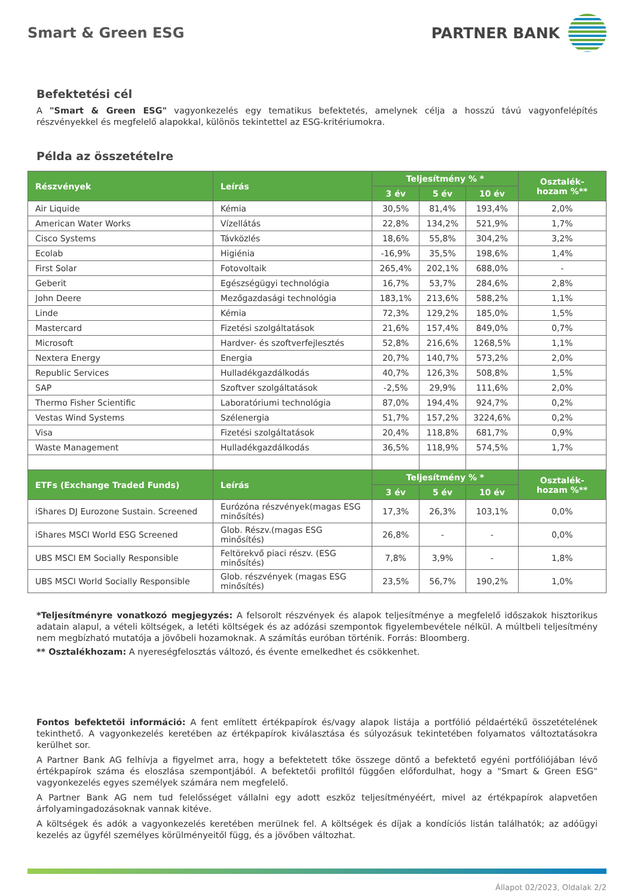Smart & Green ESG PARTNER BANK
Befektetési cél
A "Smart & Green ESG" vagyonkezelés egy tematikus befektetés, amelynek célja a hosszú távú vagyonfelépítés részvényekkel és megfelelő alapokkal, különös tekintettel az ESG-kritériumokra.
Példa az összetételre
| Részvények | Leírás | Teljesítmény % * | | | Osztalék-hozam %** |
| --- | --- | --- | --- | --- | --- |
| | | 3 év | 5 év | 10 év | |
| Air Liquide | Kémia | 30,5% | 81,4% | 193,4% | 2,0% |
| American Water Works | Vízellátás | 22,8% | 134,2% | 521,9% | 1,7% |
| Cisco Systems | Távközlés | 18,6% | 55,8% | 304,2% | 3,2% |
| Ecolab | Higiénia | -16,9% | 35,5% | 198,6% | 1,4% |
| First Solar | Fotovoltaik | 265,4% | 202,1% | 688,0% | - |
| Geberit | Egészségügyi technológia | 16,7% | 53,7% | 284,6% | 2,8% |
| John Deere | Mezőgazdasági technológia | 183,1% | 213,6% | 588,2% | 1,1% |
| Linde | Kémia | 72,3% | 129,2% | 185,0% | 1,5% |
| Mastercard | Fizetési szolgáltatások | 21,6% | 157,4% | 849,0% | 0,7% |
| Microsoft | Hardver- és szoftverfejlesztés | 52,8% | 216,6% | 1268,5% | 1,1% |
| Nextera Energy | Energia | 20,7% | 140,7% | 573,2% | 2,0% |
| Republic Services | Hulladékgazdálkodás | 40,7% | 126,3% | 508,8% | 1,5% |
| SAP | Szoftver szolgáltatások | -2,5% | 29,9% | 111,6% | 2,0% |
| Thermo Fisher Scientific | Laboratóriumi technológia | 87,0% | 194,4% | 924,7% | 0,2% |
| Vestas Wind Systems | Szélenergia | 51,7% | 157,2% | 3224,6% | 0,2% |
| Visa | Fizetési szolgáltatások | 20,4% | 118,8% | 681,7% | 0,9% |
| Waste Management | Hulladékgazdálkodás | 36,5% | 118,9% | 574,5% | 1,7% |
| ETFs (Exchange Traded Funds) | Leírás | Teljesítmény % * | | | Osztalék-hozam %** |
| | | 3 év | 5 év | 10 év | |
| iShares DJ Eurozone Sustain. Screened | Eurózóna részvények(magas ESG minősítés) | 17,3% | 26,3% | 103,1% | 0,0% |
| iShares MSCI World ESG Screened | Glob. Részv.(magas ESG minősítés) | 26,8% | - | - | 0,0% |
| UBS MSCI EM Socially Responsible | Feltörekvő piaci részv. (ESG minősítés) | 7,8% | 3,9% | - | 1,8% |
| UBS MSCI World Socially Responsible | Glob. részvények (magas ESG minősítés) | 23,5% | 56,7% | 190,2% | 1,0% |
*Teljesítményre vonatkozó megjegyzés: A felsorolt részvények és alapok teljesítménye a megfelelő időszakok hisztorikus adatain alapul, a vételi költségek, a letéti költségek és az adózási szempontok figyelembevétele nélkül. A múltbeli teljesítmény nem megbízható mutatója a jövőbeli hozamoknak. A számítás euróban történik. Forrás: Bloomberg.
** Osztalékhozam: A nyereségfelosztás változó, és évente emelkedhet és csökkenhet.
Fontos befektetői információ: A fent említett értékpapírok és/vagy alapok listája a portfólió példaértékű összetételének tekinthető. A vagyonkezelés keretében az értékpapírok kiválasztása és súlyozásuk tekintetében folyamatos változtatásokra kerülhet sor.
A Partner Bank AG felhívja a figyelmet arra, hogy a befektetett tőke összege döntő a befektető egyéni portfóliójában lévő értékpapírok száma és eloszlása szempontjából. A befektetői profiltól függően előfordulhat, hogy a "Smart & Green ESG" vagyonkezelés egyes személyek számára nem megfelelő.
A Partner Bank AG nem tud felelősséget vállalni egy adott eszköz teljesítményéért, mivel az értékpapírok alapvetően árfolyamingadozásoknak vannak kitéve.
A költségek és adók a vagyonkezelés keretében merülnek fel. A költségek és díjak a kondíciós listán találhatók; az adóügyi kezelés az ügyfél személyes körülményeitől függ, és a jövőben változhat.
Állapot 02/2023, Oldalak 2/2